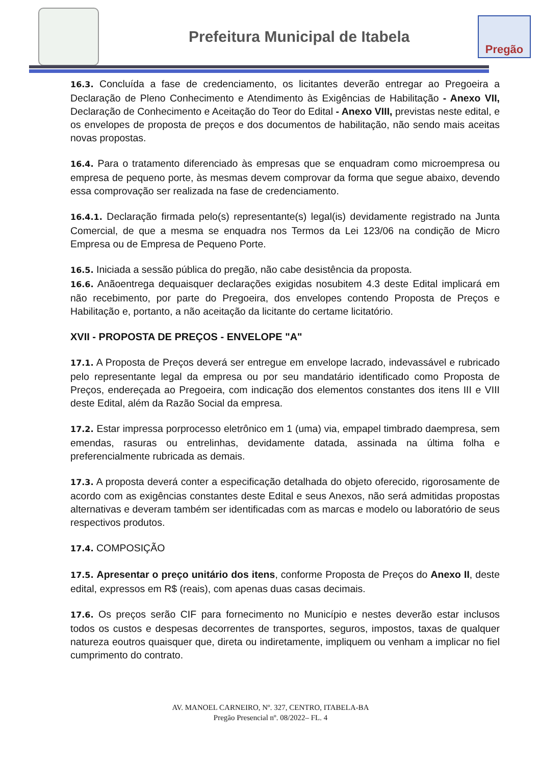Prefeitura Municipal de Itabela
Pregão
16.3. Concluída a fase de credenciamento, os licitantes deverão entregar ao Pregoeira a Declaração de Pleno Conhecimento e Atendimento às Exigências de Habilitação - Anexo VII, Declaração de Conhecimento e Aceitação do Teor do Edital - Anexo VIII, previstas neste edital, e os envelopes de proposta de preços e dos documentos de habilitação, não sendo mais aceitas novas propostas.
16.4. Para o tratamento diferenciado às empresas que se enquadram como microempresa ou empresa de pequeno porte, às mesmas devem comprovar da forma que segue abaixo, devendo essa comprovação ser realizada na fase de credenciamento.
16.4.1. Declaração firmada pelo(s) representante(s) legal(is) devidamente registrado na Junta Comercial, de que a mesma se enquadra nos Termos da Lei 123/06 na condição de Micro Empresa ou de Empresa de Pequeno Porte.
16.5. Iniciada a sessão pública do pregão, não cabe desistência da proposta.
16.6. Anãoentrega dequaisquer declarações exigidas nosubitem 4.3 deste Edital implicará em não recebimento, por parte do Pregoeira, dos envelopes contendo Proposta de Preços e Habilitação e, portanto, a não aceitação da licitante do certame licitatório.
XVII - PROPOSTA DE PREÇOS - ENVELOPE "A"
17.1. A Proposta de Preços deverá ser entregue em envelope lacrado, indevassável e rubricado pelo representante legal da empresa ou por seu mandatário identificado como Proposta de Preços, endereçada ao Pregoeira, com indicação dos elementos constantes dos itens III e VIII deste Edital, além da Razão Social da empresa.
17.2. Estar impressa porprocesso eletrônico em 1 (uma) via, empapel timbrado daempresa, sem emendas, rasuras ou entrelinhas, devidamente datada, assinada na última folha e preferencialmente rubricada as demais.
17.3. A proposta deverá conter a especificação detalhada do objeto oferecido, rigorosamente de acordo com as exigências constantes deste Edital e seus Anexos, não será admitidas propostas alternativas e deveram também ser identificadas com as marcas e modelo ou laboratório de seus respectivos produtos.
17.4. COMPOSIÇÃO
17.5. Apresentar o preço unitário dos itens, conforme Proposta de Preços do Anexo II, deste edital, expressos em R$ (reais), com apenas duas casas decimais.
17.6. Os preços serão CIF para fornecimento no Município e nestes deverão estar inclusos todos os custos e despesas decorrentes de transportes, seguros, impostos, taxas de qualquer natureza eoutros quaisquer que, direta ou indiretamente, impliquem ou venham a implicar no fiel cumprimento do contrato.
AV. MANOEL CARNEIRO, Nº. 327, CENTRO, ITABELA-BA
Pregão Presencial nº. 08/2022– FL. 4